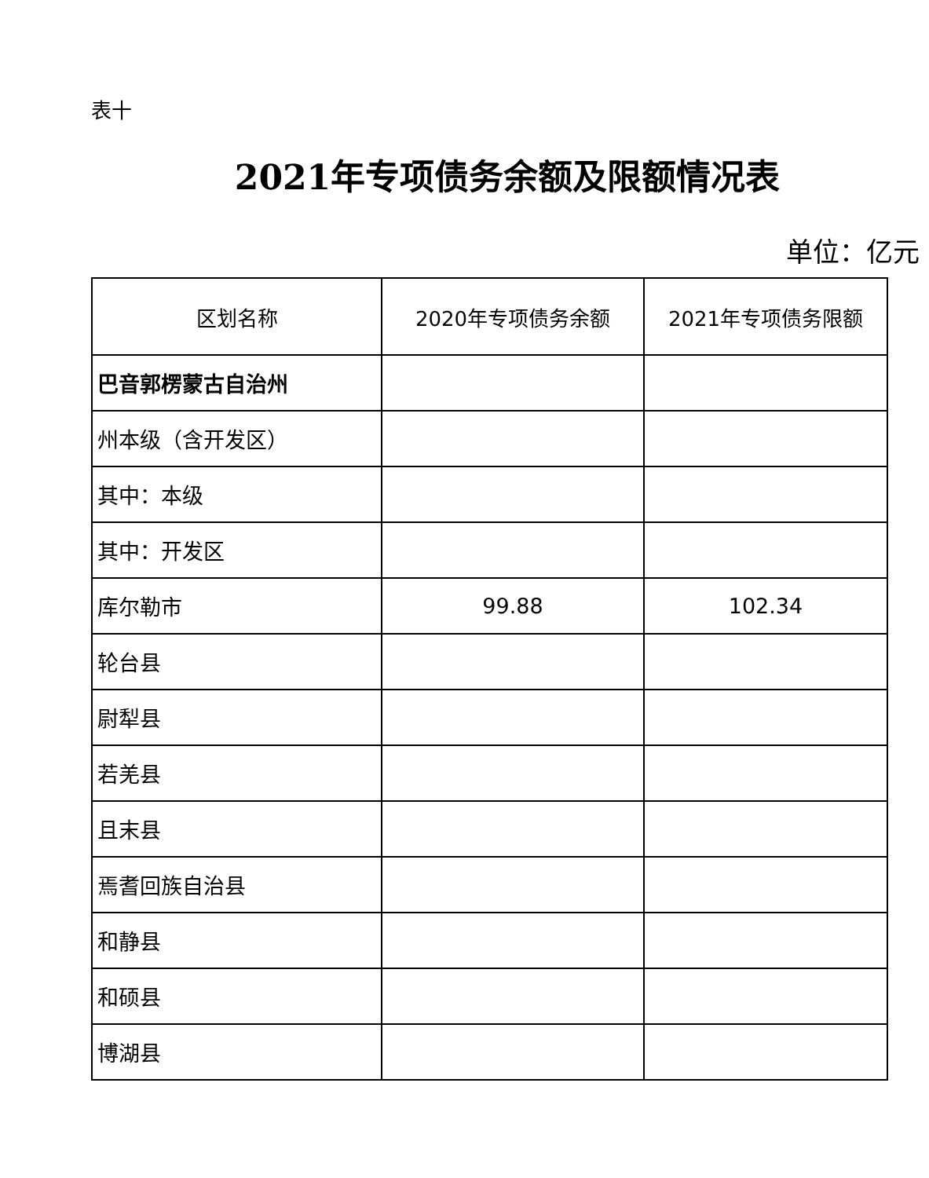表十
2021年专项债务余额及限额情况表
单位：亿元
| 区划名称 | 2020年专项债务余额 | 2021年专项债务限额 |
| --- | --- | --- |
| 巴音郭楞蒙古自治州 | | |
| 州本级（含开发区） | | |
| 其中：本级 | | |
| 其中：开发区 | | |
| 库尔勒市 | 99.88 | 102.34 |
| 轮台县 | | |
| 尉犁县 | | |
| 若羌县 | | |
| 且末县 | | |
| 焉耆回族自治县 | | |
| 和静县 | | |
| 和硕县 | | |
| 博湖县 | | |